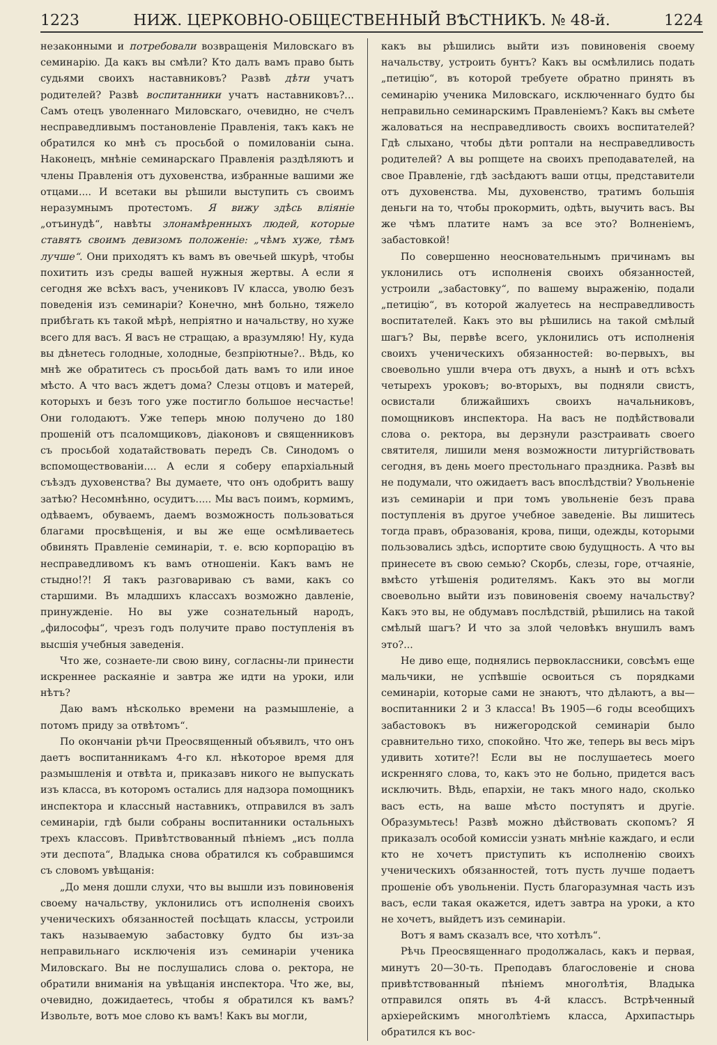1223 НИЖ. ЦЕРКОВНО-ОБЩЕСТВЕННЫЙ ВѢСТНИКЪ. № 48-й. 1224
незаконными и потребовали возвращенія Миловскаго въ семинарію. Да какъ вы смѣли? Кто далъ вамъ право быть судьями своихъ наставниковъ? Развѣ дѣти учатъ родителей? Развѣ воспитанники учатъ наставниковъ?... Самъ отецъ уволеннаго Миловскаго, очевидно, не счелъ несправедливымъ постановленіе Правленія, такъ какъ не обратился ко мнѣ съ просьбой о помилованіи сына. Наконецъ, мнѣніе семинарскаго Правленія раздѣляютъ и члены Правленія отъ духовенства, избранные вашими же отцами.... И всетаки вы рѣшили выступить съ своимъ неразумнымъ протестомъ. Я вижу здѣсь вліяніе „отъинудѣ“, навѣты злонамѣренныхъ людей, которые ставятъ своимъ девизомъ положеніе: „чѣмъ хуже, тѣмъ лучше“. Они приходятъ къ вамъ въ овечьей шкурѣ, чтобы похитить изъ среды вашей нужныя жертвы. А если я сегодня же всѣхъ васъ, учениковъ IV класса, уволю безъ поведенія изъ семинаріи? Конечно, мнѣ больно, тяжело прибѣгать къ такой мѣрѣ, непріятно и начальству, но хуже всего для васъ. Я васъ не стращаю, а вразумляю! Ну, куда вы дѣнетесь голодные, холодные, безпріютные?.. Вѣдь, ко мнѣ же обратитесь съ просьбой дать вамъ то или иное мѣсто. А что васъ ждетъ дома? Слезы отцовъ и матерей, которыхъ и безъ того уже постигло большое несчастье! Они голодаютъ. Уже теперь мною получено до 180 прошеній отъ псаломщиковъ, діаконовъ и священниковъ съ просьбой ходатайствовать передъ Св. Синодомъ о вспомоществованіи.... А если я соберу епархіальный съѣздъ духовенства? Вы думаете, что онъ одобритъ вашу затѣю? Несомнѣнно, осудитъ..... Мы васъ поимъ, кормимъ, одѣваемъ, обуваемъ, даемъ возможность пользоваться благами просвѣщенія, и вы же еще осмѣливаетесь обвинять Правленіе семинаріи, т. е. всю корпорацію въ несправедливомъ къ вамъ отношеніи. Какъ вамъ не стыдно!?! Я такъ разговариваю съ вами, какъ со старшими. Въ младшихъ классахъ возможно давленіе, принужденіе. Но вы уже сознательный народъ, „философы“, чрезъ годъ получите право поступленія въ высшія учебныя заведенія.
Что же, сознаете-ли свою вину, согласны-ли принести искреннее раскаяніе и завтра же идти на уроки, или нѣтъ?
Даю вамъ нѣсколько времени на размышленіе, а потомъ приду за отвѣтомъ“.
По окончаніи рѣчи Преосвященный объявилъ, что онъ даетъ воспитанникамъ 4-го кл. нѣкоторое время для размышленія и отвѣта и, приказавъ никого не выпускать изъ класса, въ которомъ остались для надзора помощникъ инспектора и классный наставникъ, отправился въ залъ семинаріи, гдѣ были собраны воспитанники остальныхъ трехъ классовъ. Привѣтствованный пѣніемъ „исъ полла эти деспота“, Владыка снова обратился къ собравшимся съ словомъ увѣщанія:
„До меня дошли слухи, что вы вышли изъ повиновенія своему начальству, уклонились отъ исполненія своихъ ученическихъ обязанностей посѣщать классы, устроили такъ называемую забастовку будто бы изъ-за неправильнаго исключенія изъ семинаріи ученика Миловскаго. Вы не послушались слова о. ректора, не обратили вниманія на увѣщанія инспектора. Что же, вы, очевидно, дожидаетесь, чтобы я обратился къ вамъ? Извольте, вотъ мое слово къ вамъ! Какъ вы могли,
какъ вы рѣшились выйти изъ повиновенія своему начальству, устроить бунтъ? Какъ вы осмѣлились подать „петицію“, въ которой требуете обратно принять въ семинарію ученика Миловскаго, исключеннаго будто бы неправильно семинарскимъ Правленіемъ? Какъ вы смѣете жаловаться на несправедливость своихъ воспитателей? Гдѣ слыхано, чтобы дѣти роптали на несправедливость родителей? А вы ропщете на своихъ преподавателей, на свое Правленіе, гдѣ засѣдаютъ ваши отцы, представители отъ духовенства. Мы, духовенство, тратимъ большія деньги на то, чтобы прокормить, одѣть, выучить васъ. Вы же чѣмъ платите намъ за все это? Волненіемъ, забастовкой!
По совершенно неосновательнымъ причинамъ вы уклонились отъ исполненія своихъ обязанностей, устроили „забастовку“, по вашему выраженію, подали „петицію“, въ которой жалуетесь на несправедливость воспитателей. Какъ это вы рѣшились на такой смѣлый шагъ? Вы, первѣе всего, уклонились отъ исполненія своихъ ученическихъ обязанностей: во-первыхъ, вы своевольно ушли вчера отъ двухъ, а нынѣ и отъ всѣхъ четырехъ уроковъ; во-вторыхъ, вы подняли свистъ, освистали ближайшихъ своихъ начальниковъ, помощниковъ инспектора. На васъ не подѣйствовали слова о. ректора, вы дерзнули разстраивать своего святителя, лишили меня возможности литургійствовать сегодня, въ день моего престольнаго праздника. Развѣ вы не подумали, что ожидаетъ васъ впослѣдствіи? Увольненіе изъ семинаріи и при томъ увольненіе безъ права поступленія въ другое учебное заведеніе. Вы лишитесь тогда правъ, образованія, крова, пищи, одежды, которыми пользовались здѣсь, испортите свою будущность. А что вы принесете въ свою семью? Скорбь, слезы, горе, отчаяніе, вмѣсто утѣшенія родителямъ. Какъ это вы могли своевольно выйти изъ повиновенія своему начальству? Какъ это вы, не обдумавъ послѣдствій, рѣшились на такой смѣлый шагъ? И что за злой человѣкъ внушилъ вамъ это?...
Не диво еще, поднялись первоклассники, совсѣмъ еще мальчики, не успѣвшіе освоиться съ порядками семинаріи, которые сами не знаютъ, что дѣлаютъ, а вы—воспитанники 2 и 3 класса! Въ 1905—6 годы всеобщихъ забастовокъ въ нижегородской семинаріи было сравнительно тихо, спокойно. Что же, теперь вы весь міръ удивить хотите?! Если вы не послушаетесь моего искренняго слова, то, какъ это не больно, придется васъ исключить. Вѣдь, епархіи, не такъ много надо, сколько васъ есть, на ваше мѣсто поступятъ и другіе. Образумьтесь! Развѣ можно дѣйствовать скопомъ? Я приказалъ особой комиссіи узнать мнѣніе каждаго, и если кто не хочетъ приступить къ исполненію своихъ ученическихъ обязанностей, тотъ пусть лучше подаетъ прошеніе объ увольненіи. Пусть благоразумная часть изъ васъ, если такая окажется, идетъ завтра на уроки, а кто не хочетъ, выйдетъ изъ семинаріи.
Вотъ я вамъ сказалъ все, что хотѣлъ“.
Рѣчь Преосвященнаго продолжалась, какъ и первая, минутъ 20—30-ть. Преподавъ благословеніе и снова привѣтствованный пѣніемъ многолѣтія, Владыка отправился опять въ 4-й классъ. Встрѣченный архіерейскимъ многолѣтіемъ класса, Архипастырь обратился къ вос-